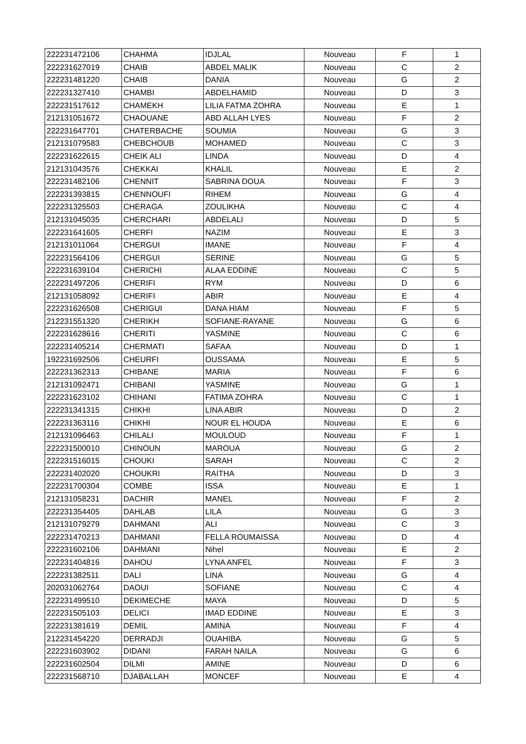| 222231472106 | CHAHMA | IDJLAL | Nouveau | F | 1 |
| 222231627019 | CHAIB | ABDEL MALIK | Nouveau | C | 2 |
| 222231481220 | CHAIB | DANIA | Nouveau | G | 2 |
| 222231327410 | CHAMBI | ABDELHAMID | Nouveau | D | 3 |
| 222231517612 | CHAMEKH | LILIA FATMA ZOHRA | Nouveau | E | 1 |
| 212131051672 | CHAOUANE | ABD ALLAH LYES | Nouveau | F | 2 |
| 222231647701 | CHATERBACHE | SOUMIA | Nouveau | G | 3 |
| 212131079583 | CHEBCHOUB | MOHAMED | Nouveau | C | 3 |
| 222231622615 | CHEIK ALI | LINDA | Nouveau | D | 4 |
| 212131043576 | CHEKKAI | KHALIL | Nouveau | E | 2 |
| 222231482106 | CHENNIT | SABRINA DOUA | Nouveau | F | 3 |
| 222231393815 | CHENNOUFI | RIHEM | Nouveau | G | 4 |
| 222231325503 | CHERAGA | ZOULIKHA | Nouveau | C | 4 |
| 212131045035 | CHERCHARI | ABDELALI | Nouveau | D | 5 |
| 222231641605 | CHERFI | NAZIM | Nouveau | E | 3 |
| 212131011064 | CHERGUI | IMANE | Nouveau | F | 4 |
| 222231564106 | CHERGUI | SERINE | Nouveau | G | 5 |
| 222231639104 | CHERICHI | ALAA EDDINE | Nouveau | C | 5 |
| 222231497206 | CHERIFI | RYM | Nouveau | D | 6 |
| 212131058092 | CHERIFI | ABIR | Nouveau | E | 4 |
| 222231626508 | CHERIGUI | DANA HIAM | Nouveau | F | 5 |
| 212231551320 | CHERIKH | SOFIANE-RAYANE | Nouveau | G | 6 |
| 222231628616 | CHERITI | YASMINE | Nouveau | C | 6 |
| 222231405214 | CHERMATI | SAFAA | Nouveau | D | 1 |
| 192231692506 | CHEURFI | OUSSAMA | Nouveau | E | 5 |
| 222231362313 | CHIBANE | MARIA | Nouveau | F | 6 |
| 212131092471 | CHIBANI | YASMINE | Nouveau | G | 1 |
| 222231623102 | CHIHANI | FATIMA ZOHRA | Nouveau | C | 1 |
| 222231341315 | CHIKHI | LINA ABIR | Nouveau | D | 2 |
| 222231363116 | CHIKHI | NOUR EL HOUDA | Nouveau | E | 6 |
| 212131096463 | CHILALI | MOULOUD | Nouveau | F | 1 |
| 222231500010 | CHINOUN | MAROUA | Nouveau | G | 2 |
| 222231516015 | CHOUKI | SARAH | Nouveau | C | 2 |
| 222231402020 | CHOUKRI | RAITHA | Nouveau | D | 3 |
| 222231700304 | COMBE | ISSA | Nouveau | E | 1 |
| 212131058231 | DACHIR | MANEL | Nouveau | F | 2 |
| 222231354405 | DAHLAB | LILA | Nouveau | G | 3 |
| 212131079279 | DAHMANI | ALI | Nouveau | C | 3 |
| 222231470213 | DAHMANI | FELLA ROUMAISSA | Nouveau | D | 4 |
| 222231602106 | DAHMANI | Nihel | Nouveau | E | 2 |
| 222231404816 | DAHOU | LYNA ANFEL | Nouveau | F | 3 |
| 222231382511 | DALI | LINA | Nouveau | G | 4 |
| 202031062764 | DAOUI | SOFIANE | Nouveau | C | 4 |
| 222231499510 | DEKIMECHE | MAYA | Nouveau | D | 5 |
| 222231505103 | DELICI | IMAD EDDINE | Nouveau | E | 3 |
| 222231381619 | DEMIL | AMINA | Nouveau | F | 4 |
| 212231454220 | DERRADJI | OUAHIBA | Nouveau | G | 5 |
| 222231603902 | DIDANI | FARAH NAILA | Nouveau | G | 6 |
| 222231602504 | DILMI | AMINE | Nouveau | D | 6 |
| 222231568710 | DJABALLAH | MONCEF | Nouveau | E | 4 |